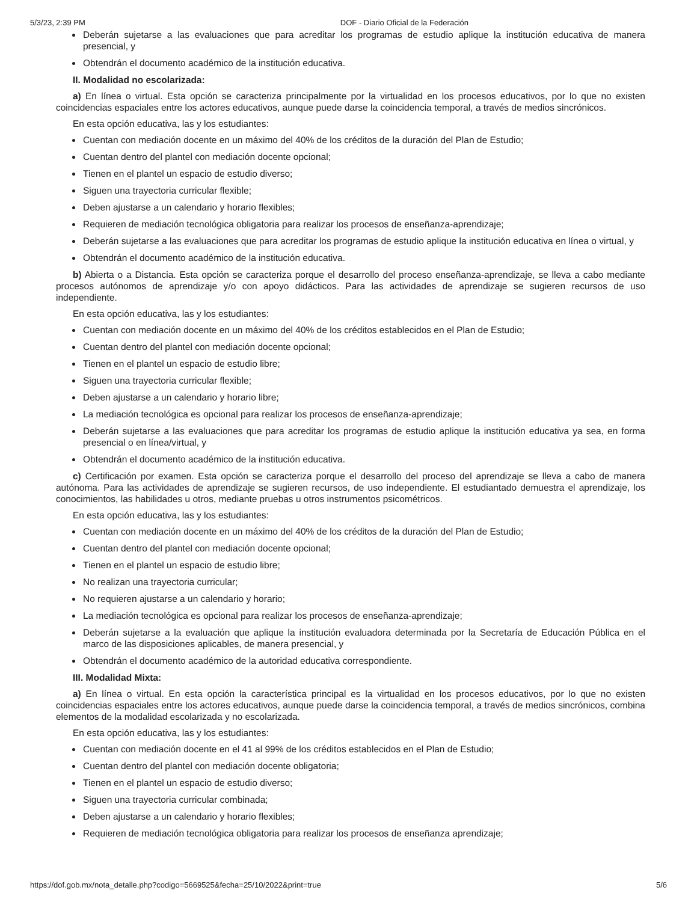5/3/23, 2:39 PM DOF - Diario Oficial de la Federación
Deberán sujetarse a las evaluaciones que para acreditar los programas de estudio aplique la institución educativa de manera presencial, y
Obtendrán el documento académico de la institución educativa.
II. Modalidad no escolarizada:
a) En línea o virtual. Esta opción se caracteriza principalmente por la virtualidad en los procesos educativos, por lo que no existen coincidencias espaciales entre los actores educativos, aunque puede darse la coincidencia temporal, a través de medios sincrónicos.
En esta opción educativa, las y los estudiantes:
Cuentan con mediación docente en un máximo del 40% de los créditos de la duración del Plan de Estudio;
Cuentan dentro del plantel con mediación docente opcional;
Tienen en el plantel un espacio de estudio diverso;
Siguen una trayectoria curricular flexible;
Deben ajustarse a un calendario y horario flexibles;
Requieren de mediación tecnológica obligatoria para realizar los procesos de enseñanza-aprendizaje;
Deberán sujetarse a las evaluaciones que para acreditar los programas de estudio aplique la institución educativa en línea o virtual, y
Obtendrán el documento académico de la institución educativa.
b) Abierta o a Distancia. Esta opción se caracteriza porque el desarrollo del proceso enseñanza-aprendizaje, se lleva a cabo mediante procesos autónomos de aprendizaje y/o con apoyo didácticos. Para las actividades de aprendizaje se sugieren recursos de uso independiente.
En esta opción educativa, las y los estudiantes:
Cuentan con mediación docente en un máximo del 40% de los créditos establecidos en el Plan de Estudio;
Cuentan dentro del plantel con mediación docente opcional;
Tienen en el plantel un espacio de estudio libre;
Siguen una trayectoria curricular flexible;
Deben ajustarse a un calendario y horario libre;
La mediación tecnológica es opcional para realizar los procesos de enseñanza-aprendizaje;
Deberán sujetarse a las evaluaciones que para acreditar los programas de estudio aplique la institución educativa ya sea, en forma presencial o en línea/virtual, y
Obtendrán el documento académico de la institución educativa.
c) Certificación por examen. Esta opción se caracteriza porque el desarrollo del proceso del aprendizaje se lleva a cabo de manera autónoma. Para las actividades de aprendizaje se sugieren recursos, de uso independiente. El estudiantado demuestra el aprendizaje, los conocimientos, las habilidades u otros, mediante pruebas u otros instrumentos psicométricos.
En esta opción educativa, las y los estudiantes:
Cuentan con mediación docente en un máximo del 40% de los créditos de la duración del Plan de Estudio;
Cuentan dentro del plantel con mediación docente opcional;
Tienen en el plantel un espacio de estudio libre;
No realizan una trayectoria curricular;
No requieren ajustarse a un calendario y horario;
La mediación tecnológica es opcional para realizar los procesos de enseñanza-aprendizaje;
Deberán sujetarse a la evaluación que aplique la institución evaluadora determinada por la Secretaría de Educación Pública en el marco de las disposiciones aplicables, de manera presencial, y
Obtendrán el documento académico de la autoridad educativa correspondiente.
III. Modalidad Mixta:
a) En línea o virtual. En esta opción la característica principal es la virtualidad en los procesos educativos, por lo que no existen coincidencias espaciales entre los actores educativos, aunque puede darse la coincidencia temporal, a través de medios sincrónicos, combina elementos de la modalidad escolarizada y no escolarizada.
En esta opción educativa, las y los estudiantes:
Cuentan con mediación docente en el 41 al 99% de los créditos establecidos en el Plan de Estudio;
Cuentan dentro del plantel con mediación docente obligatoria;
Tienen en el plantel un espacio de estudio diverso;
Siguen una trayectoria curricular combinada;
Deben ajustarse a un calendario y horario flexibles;
Requieren de mediación tecnológica obligatoria para realizar los procesos de enseñanza aprendizaje;
https://dof.gob.mx/nota_detalle.php?codigo=5669525&fecha=25/10/2022&print=true 5/6